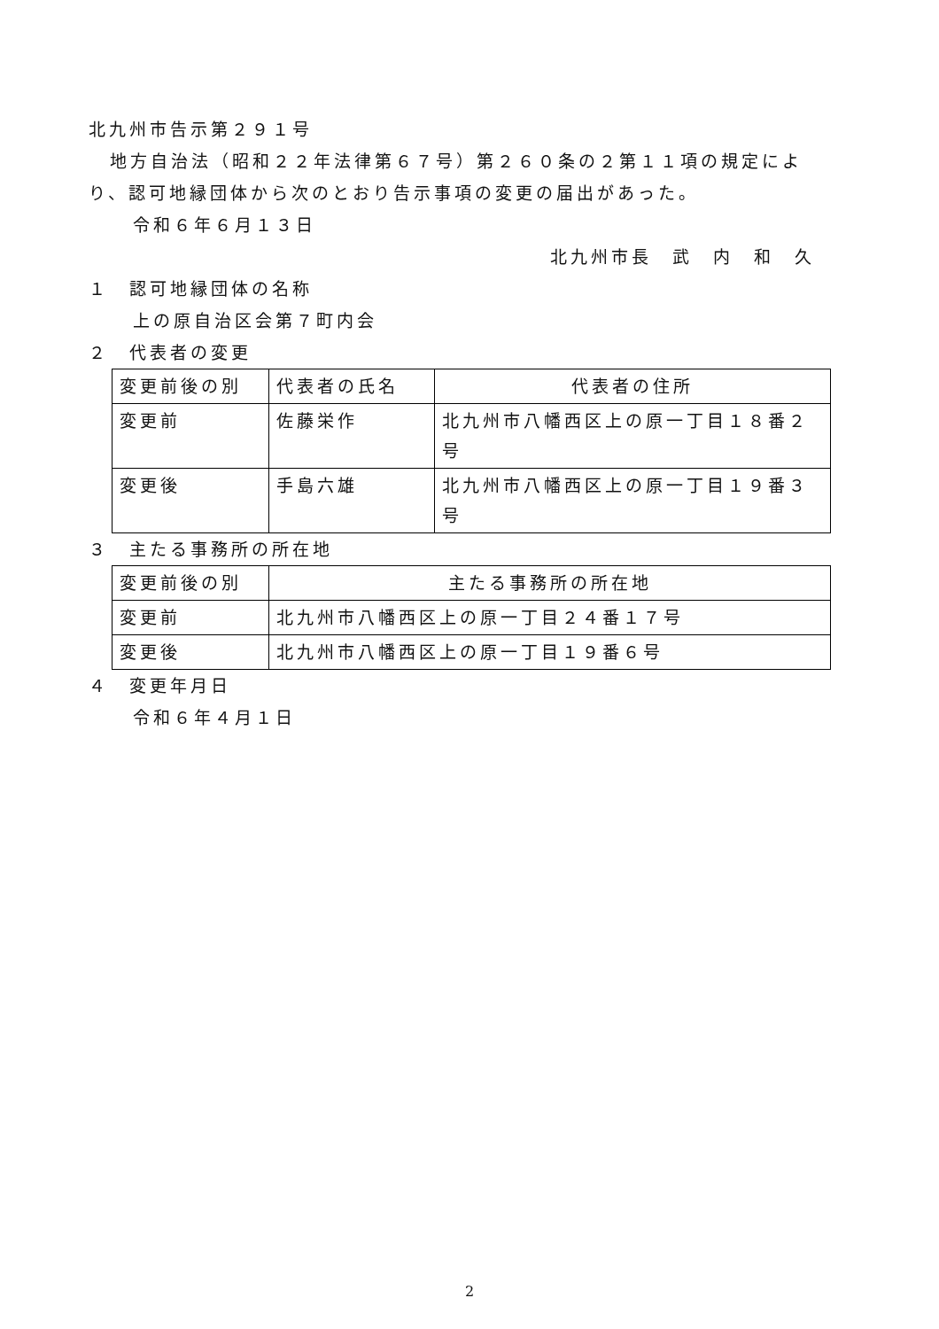北九州市告示第２９１号
地方自治法（昭和２２年法律第６７号）第２６０条の２第１１項の規定によ
り、認可地縁団体から次のとおり告示事項の変更の届出があった。
令和６年６月１３日
北九州市長　武　内　和　久
１　認可地縁団体の名称
上の原自治区会第７町内会
２　代表者の変更
| 変更前後の別 | 代表者の氏名 | 代表者の住所 |
| --- | --- | --- |
| 変更前 | 佐藤栄作 | 北九州市八幡西区上の原一丁目１８番２号 |
| 変更後 | 手島六雄 | 北九州市八幡西区上の原一丁目１９番３号 |
３　主たる事務所の所在地
| 変更前後の別 | 主たる事務所の所在地 |
| --- | --- |
| 変更前 | 北九州市八幡西区上の原一丁目２４番１７号 |
| 変更後 | 北九州市八幡西区上の原一丁目１９番６号 |
４　変更年月日
令和６年４月１日
2